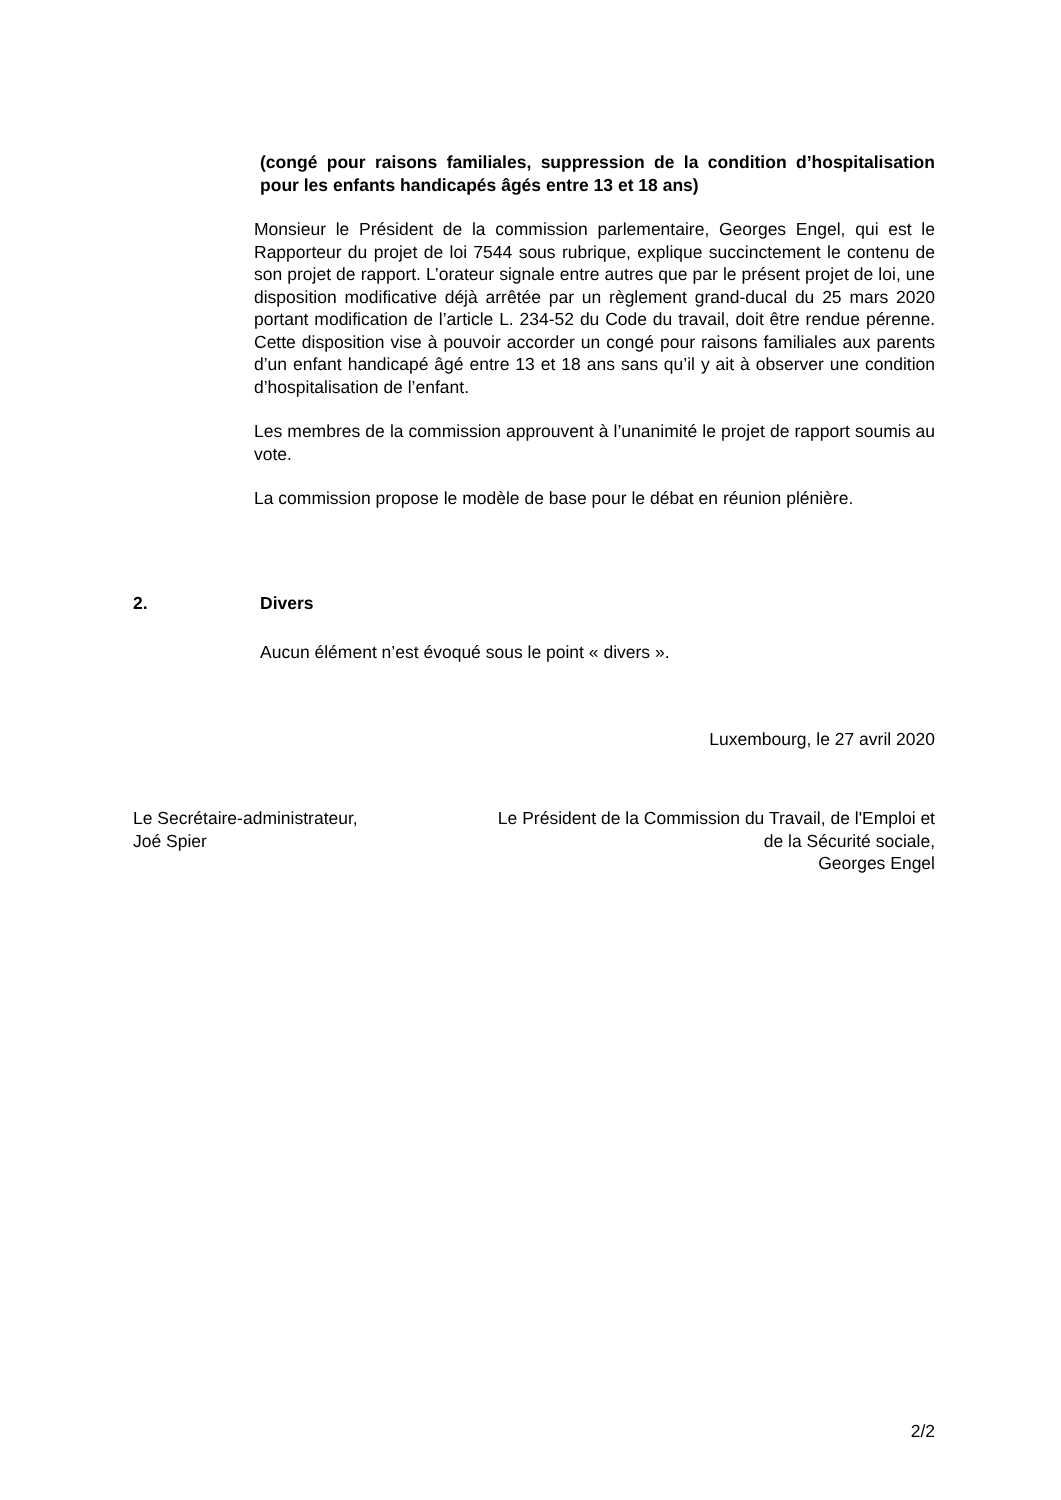(congé pour raisons familiales, suppression de la condition d’hospitalisation pour les enfants handicapés âgés entre 13 et 18 ans)
Monsieur le Président de la commission parlementaire, Georges Engel, qui est le Rapporteur du projet de loi 7544 sous rubrique, explique succinctement le contenu de son projet de rapport. L’orateur signale entre autres que par le présent projet de loi, une disposition modificative déjà arrêtée par un règlement grand-ducal du 25 mars 2020 portant modification de l’article L. 234-52 du Code du travail, doit être rendue pérenne. Cette disposition vise à pouvoir accorder un congé pour raisons familiales aux parents d’un enfant handicapé âgé entre 13 et 18 ans sans qu’il y ait à observer une condition d’hospitalisation de l’enfant.
Les membres de la commission approuvent à l’unanimité le projet de rapport soumis au vote.
La commission propose le modèle de base pour le débat en réunion plénière.
2. Divers
Aucun élément n’est évoqué sous le point « divers ».
Luxembourg, le 27 avril 2020
Le Secrétaire-administrateur,
Joé Spier
Le Président de la Commission du Travail, de l'Emploi et
de la Sécurité sociale,
Georges Engel
2/2